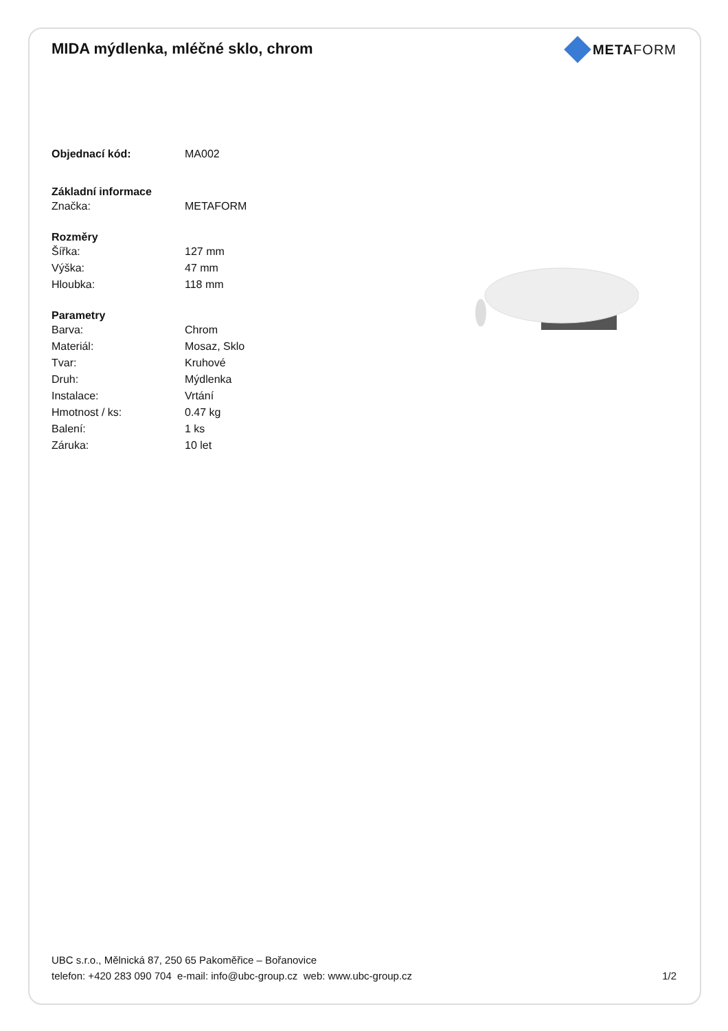MIDA mýdlenka, mléčné sklo, chrom
METAFORM
| Objednací kód: | MA002 |
| Základní informace | |
| Značka: | METAFORM |
| Rozměry | |
| Šířka: | 127 mm |
| Výška: | 47 mm |
| Hloubka: | 118 mm |
| Parametry | |
| Barva: | Chrom |
| Materiál: | Mosaz, Sklo |
| Tvar: | Kruhové |
| Druh: | Mýdlenka |
| Instalace: | Vrtání |
| Hmotnost / ks: | 0.47 kg |
| Balení: | 1 ks |
| Záruka: | 10 let |
UBC s.r.o., Mělnická 87, 250 65 Pakoměřice – Bořanovice
telefon: +420 283 090 704 e-mail: info@ubc-group.cz web: www.ubc-group.cz 1/2